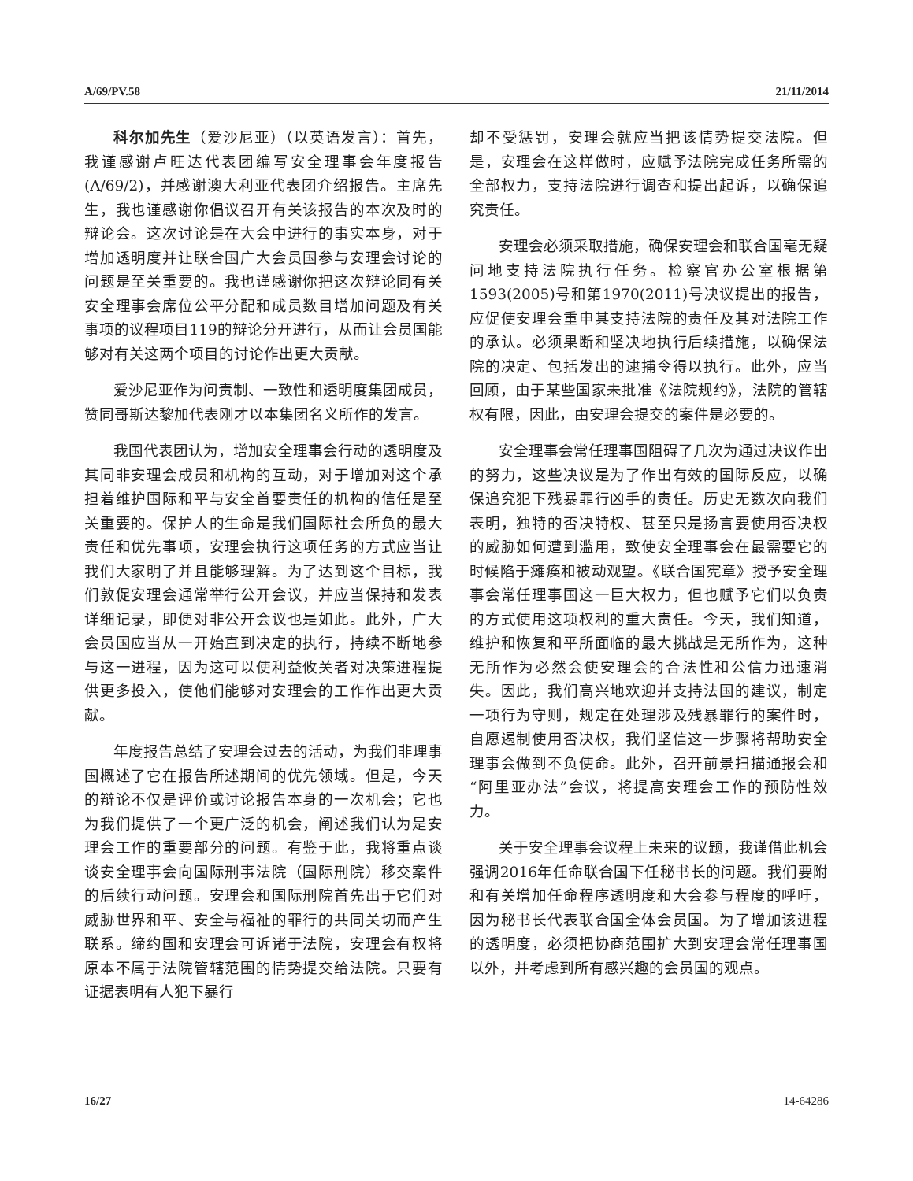A/69/PV.58 21/11/2014
科尔加先生（爱沙尼亚）（以英语发言）：首先，我谨感谢卢旺达代表团编写安全理事会年度报告(A/69/2)，并感谢澳大利亚代表团介绍报告。主席先生，我也谨感谢你倡议召开有关该报告的本次及时的辩论会。这次讨论是在大会中进行的事实本身，对于增加透明度并让联合国广大会员国参与安理会讨论的问题是至关重要的。我也谨感谢你把这次辩论同有关安全理事会席位公平分配和成员数目增加问题及有关事项的议程项目119的辩论分开进行，从而让会员国能够对有关这两个项目的讨论作出更大贡献。
爱沙尼亚作为问责制、一致性和透明度集团成员，赞同哥斯达黎加代表刚才以本集团名义所作的发言。
我国代表团认为，增加安全理事会行动的透明度及其同非安理会成员和机构的互动，对于增加对这个承担着维护国际和平与安全首要责任的机构的信任是至关重要的。保护人的生命是我们国际社会所负的最大责任和优先事项，安理会执行这项任务的方式应当让我们大家明了并且能够理解。为了达到这个目标，我们敦促安理会通常举行公开会议，并应当保持和发表详细记录，即便对非公开会议也是如此。此外，广大会员国应当从一开始直到决定的执行，持续不断地参与这一进程，因为这可以使利益攸关者对决策进程提供更多投入，使他们能够对安理会的工作作出更大贡献。
年度报告总结了安理会过去的活动，为我们非理事国概述了它在报告所述期间的优先领域。但是，今天的辩论不仅是评价或讨论报告本身的一次机会；它也为我们提供了一个更广泛的机会，阐述我们认为是安理会工作的重要部分的问题。有鉴于此，我将重点谈谈安全理事会向国际刑事法院（国际刑院）移交案件的后续行动问题。安理会和国际刑院首先出于它们对威胁世界和平、安全与福祉的罪行的共同关切而产生联系。缔约国和安理会可诉诸于法院，安理会有权将原本不属于法院管辖范围的情势提交给法院。只要有证据表明有人犯下暴行
却不受惩罚，安理会就应当把该情势提交法院。但是，安理会在这样做时，应赋予法院完成任务所需的全部权力，支持法院进行调查和提出起诉，以确保追究责任。
安理会必须采取措施，确保安理会和联合国毫无疑问地支持法院执行任务。检察官办公室根据第1593(2005)号和第1970(2011)号决议提出的报告，应促使安理会重申其支持法院的责任及其对法院工作的承认。必须果断和坚决地执行后续措施，以确保法院的决定、包括发出的逮捕令得以执行。此外，应当回顾，由于某些国家未批准《法院规约》，法院的管辖权有限，因此，由安理会提交的案件是必要的。
安全理事会常任理事国阻碍了几次为通过决议作出的努力，这些决议是为了作出有效的国际反应，以确保追究犯下残暴罪行凶手的责任。历史无数次向我们表明，独特的否决特权、甚至只是扬言要使用否决权的威胁如何遭到滥用，致使安全理事会在最需要它的时候陷于瘫痪和被动观望。《联合国宪章》授予安全理事会常任理事国这一巨大权力，但也赋予它们以负责的方式使用这项权利的重大责任。今天，我们知道，维护和恢复和平所面临的最大挑战是无所作为，这种无所作为必然会使安理会的合法性和公信力迅速消失。因此，我们高兴地欢迎并支持法国的建议，制定一项行为守则，规定在处理涉及残暴罪行的案件时，自愿遏制使用否决权，我们坚信这一步骤将帮助安全理事会做到不负使命。此外，召开前景扫描通报会和“阿里亚办法”会议，将提高安理会工作的预防性效力。
关于安全理事会议程上未来的议题，我谨借此机会强调2016年任命联合国下任秘书长的问题。我们要附和有关增加任命程序透明度和大会参与程度的呼吁，因为秘书长代表联合国全体会员国。为了增加该进程的透明度，必须把协商范围扩大到安理会常任理事国以外，并考虑到所有感兴趣的会员国的观点。
16/27 14-64286